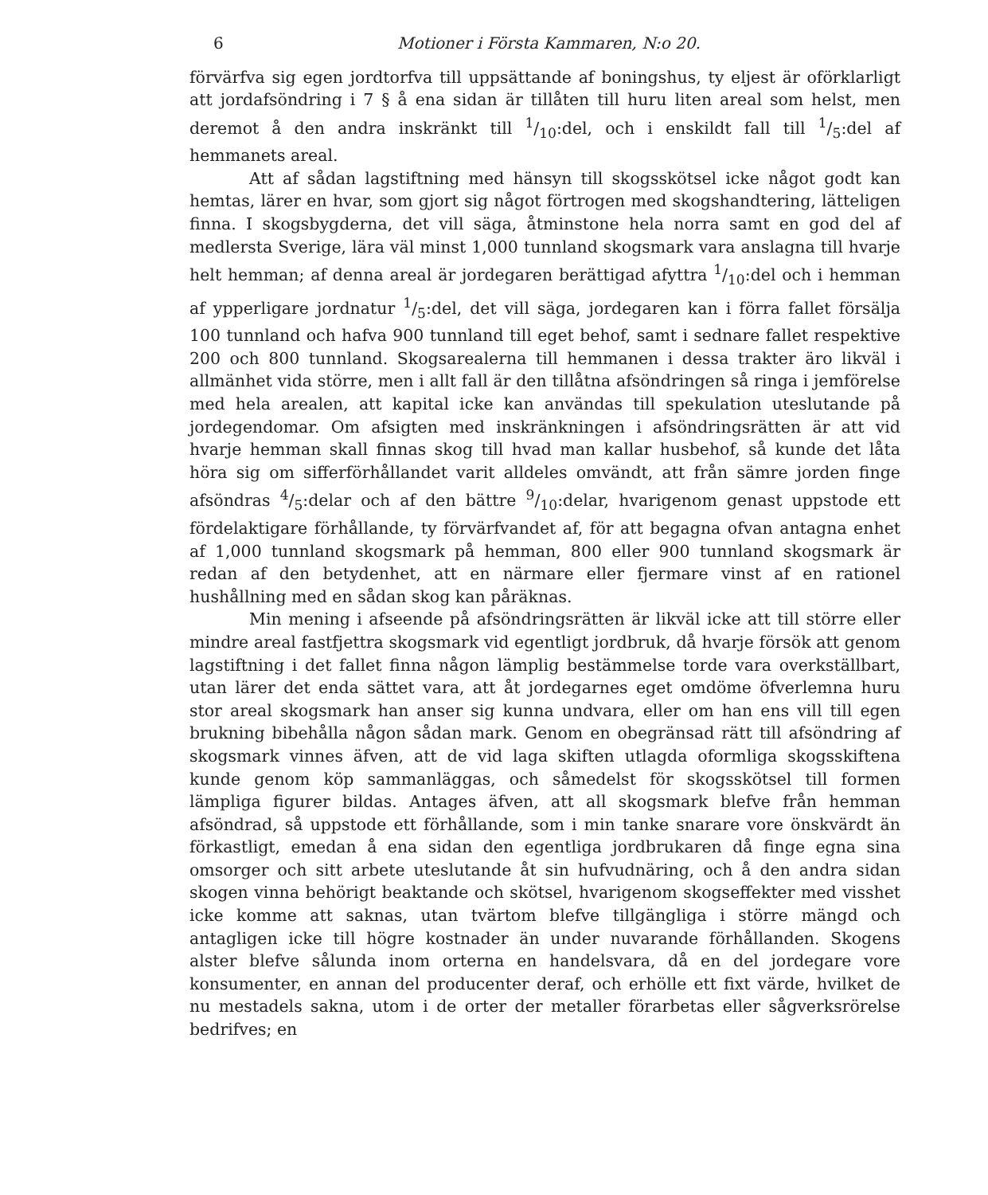6 Motioner i Första Kammaren, N:o 20.
förvärfva sig egen jordtorfva till uppsättande af boningshus, ty eljest är oförklarligt att jordafsöndring i 7 § å ena sidan är tillåten till huru liten areal som helst, men deremot å den andra inskränkt till 1/10:del, och i enskildt fall till 1/5:del af hemmanets areal.
Att af sådan lagstiftning med hänsyn till skogsskötsel icke något godt kan hemtas, lärer en hvar, som gjort sig något förtrogen med skogshandtering, lätteligen finna. I skogsbygderna, det vill säga, åtminstone hela norra samt en god del af medlersta Sverige, lära väl minst 1,000 tunnland skogsmark vara anslagna till hvarje helt hemman; af denna areal är jordegaren berättigad afyttra 1/10:del och i hemman af ypperligare jordnatur 1/5:del, det vill säga, jordegaren kan i förra fallet försälja 100 tunnland och hafva 900 tunnland till eget behof, samt i sednare fallet respektive 200 och 800 tunnland. Skogsarealerna till hemmanen i dessa trakter äro likväl i allmänhet vida större, men i allt fall är den tillåtna afsöndringen så ringa i jemförelse med hela arealen, att kapital icke kan användas till spekulation uteslutande på jordegendomar. Om afsigten med inskränkningen i afsöndringsrätten är att vid hvarje hemman skall finnas skog till hvad man kallar husbehof, så kunde det låta höra sig om sifferförhållandet varit alldeles omvändt, att från sämre jorden finge afsöndras 4/5:delar och af den bättre 9/10:delar, hvarigenom genast uppstode ett fördelaktigare förhållande, ty förvärfvandet af, för att begagna ofvan antagna enhet af 1,000 tunnland skogsmark på hemman, 800 eller 900 tunnland skogsmark är redan af den betydenhet, att en närmare eller fjermare vinst af en rationel hushållning med en sådan skog kan påräknas.
Min mening i afseende på afsöndringsrätten är likväl icke att till större eller mindre areal fastfjettra skogsmark vid egentligt jordbruk, då hvarje försök att genom lagstiftning i det fallet finna någon lämplig bestämmelse torde vara overkställbart, utan lärer det enda sättet vara, att åt jordegarnes eget omdöme öfverlemna huru stor areal skogsmark han anser sig kunna undvara, eller om han ens vill till egen brukning bibehålla någon sådan mark. Genom en obegränsad rätt till afsöndring af skogsmark vinnes äfven, att de vid laga skiften utlagda oformliga skogsskiftena kunde genom köp sammanläggas, och såmedelst för skogsskötsel till formen lämpliga figurer bildas. Antages äfven, att all skogsmark blefve från hemman afsöndrad, så uppstode ett förhållande, som i min tanke snarare vore önskvärdt än förkastligt, emedan å ena sidan den egentliga jordbrukaren då finge egna sina omsorger och sitt arbete uteslutande åt sin hufvudnäring, och å den andra sidan skogen vinna behörigt beaktande och skötsel, hvarigenom skogseffekter med visshet icke komme att saknas, utan tvärtom blefve tillgängliga i större mängd och antagligen icke till högre kostnader än under nuvarande förhållanden. Skogens alster blefve sålunda inom orterna en handelsvara, då en del jordegare vore konsumenter, en annan del producenter deraf, och erhölle ett fixt värde, hvilket de nu mestadels sakna, utom i de orter der metaller förarbetas eller sågverksrörelse bedrifves; en